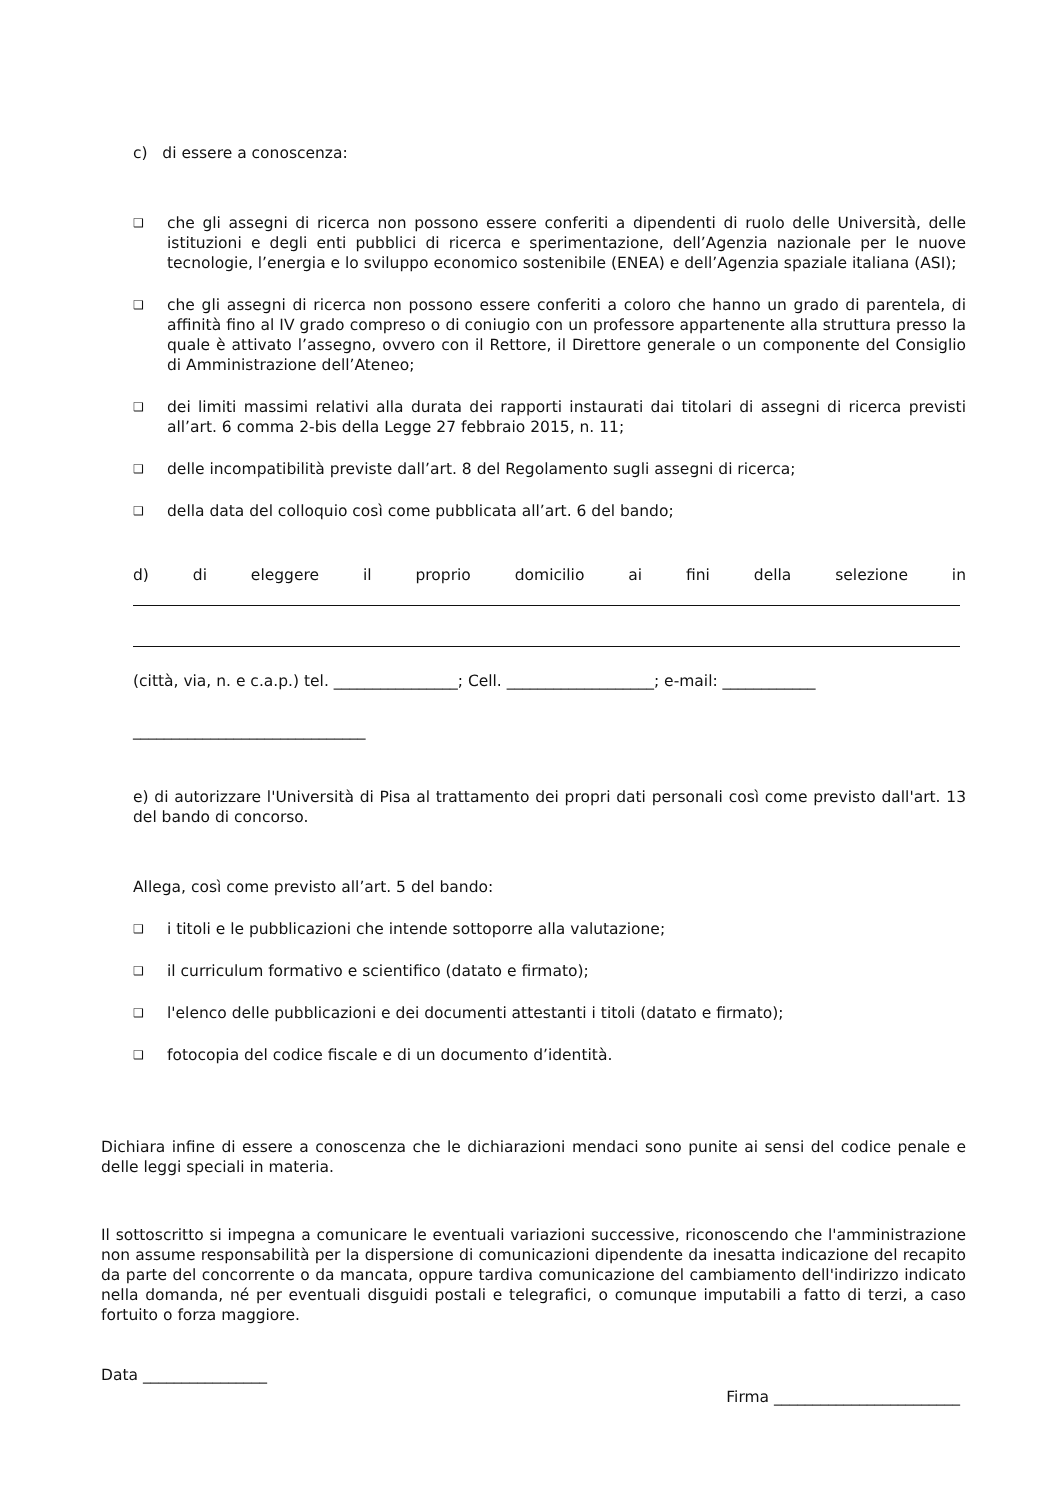c) di essere a conoscenza:
❑
che gli assegni di ricerca non possono essere conferiti a dipendenti di ruolo delle Università, delle istituzioni e degli enti pubblici di ricerca e sperimentazione, dell’Agenzia nazionale per le nuove tecnologie, l’energia e lo sviluppo economico sostenibile (ENEA) e dell’Agenzia spaziale italiana (ASI);
❑
che gli assegni di ricerca non possono essere conferiti a coloro che hanno un grado di parentela, di affinità fino al IV grado compreso o di coniugio con un professore appartenente alla struttura presso la quale è attivato l’assegno, ovvero con il Rettore, il Direttore generale o un componente del Consiglio di Amministrazione dell’Ateneo;
❑
dei limiti massimi relativi alla durata dei rapporti instaurati dai titolari di assegni di ricerca previsti all’art. 6 comma 2-bis della Legge 27 febbraio 2015, n. 11;
❑
delle incompatibilità previste dall’art. 8 del Regolamento sugli assegni di ricerca;
❑
della data del colloquio così come pubblicata all’art. 6 del bando;
d) di eleggere il proprio domicilio ai fini della selezione in
(città, via, n. e c.a.p.) tel. ________________; Cell. ___________________; e-mail: ____________
______________________________
e) di autorizzare l'Università di Pisa al trattamento dei propri dati personali così come previsto dall'art. 13 del bando di concorso.
Allega, così come previsto all’art. 5 del bando:
❑
i titoli e le pubblicazioni che intende sottoporre alla valutazione;
❑
il curriculum formativo e scientifico (datato e firmato);
❑
l'elenco delle pubblicazioni e dei documenti attestanti i titoli (datato e firmato);
❑
fotocopia del codice fiscale e di un documento d’identità.
Dichiara infine di essere a conoscenza che le dichiarazioni mendaci sono punite ai sensi del codice penale e delle leggi speciali in materia.
Il sottoscritto si impegna a comunicare le eventuali variazioni successive, riconoscendo che l'amministrazione non assume responsabilità per la dispersione di comunicazioni dipendente da inesatta indicazione del recapito da parte del concorrente o da mancata, oppure tardiva comunicazione del cambiamento dell'indirizzo indicato nella domanda, né per eventuali disguidi postali e telegrafici, o comunque imputabili a fatto di terzi, a caso fortuito o forza maggiore.
Data ________________
Firma ________________________